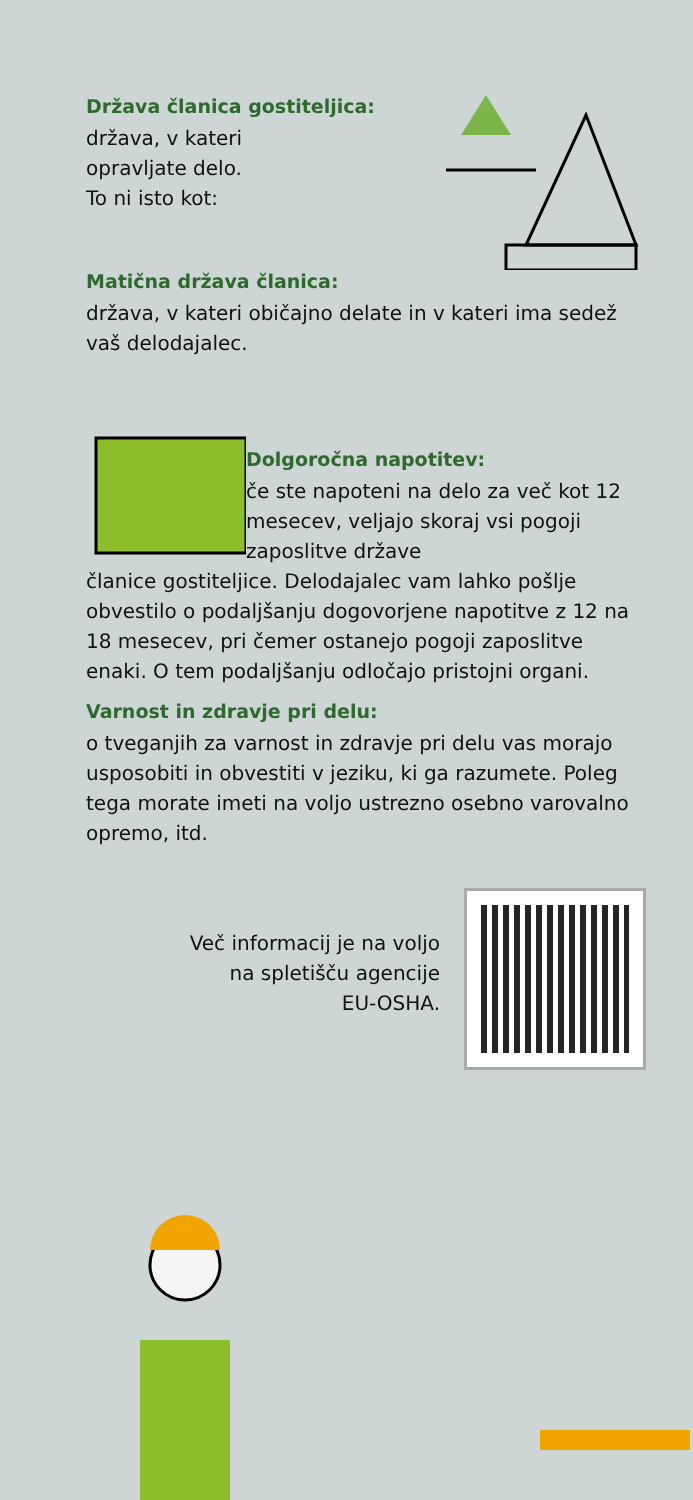Država članica gostiteljica:
država, v kateri
opravljate delo.
To ni isto kot:
Matična država članica:
država, v kateri običajno delate in v kateri ima sedež vaš delodajalec.
Dolgoročna napotitev:
če ste napoteni na delo za več kot 12 mesecev, veljajo skoraj vsi pogoji zaposlitve države
članice gostiteljice. Delodajalec vam lahko pošlje obvestilo o podaljšanju dogovorjene napotitve z 12 na 18 mesecev, pri čemer ostanejo pogoji zaposlitve enaki. O tem podaljšanju odločajo pristojni organi.
Varnost in zdravje pri delu:
o tveganjih za varnost in zdravje pri delu vas morajo usposobiti in obvestiti v jeziku, ki ga razumete. Poleg tega morate imeti na voljo ustrezno osebno varovalno opremo, itd.
Več informacij je na voljo
na spletišču agencije
EU-OSHA.